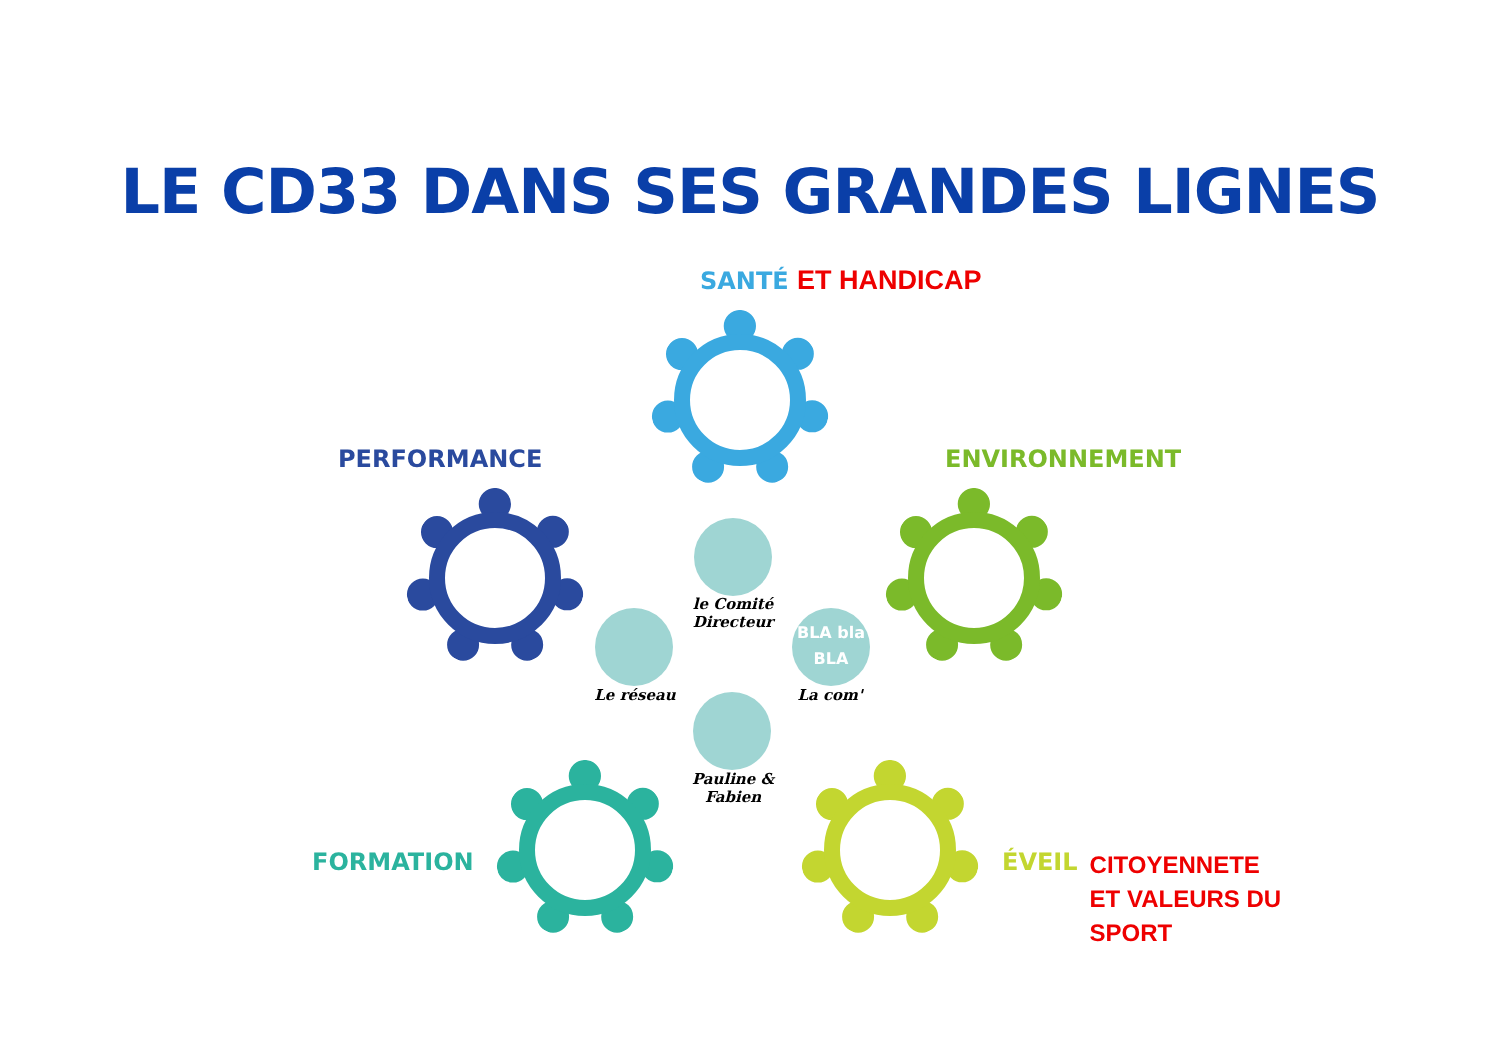LE CD33 DANS SES GRANDES LIGNES
SANTÉ ET HANDICAP
PERFORMANCE ENVIRONNEMENT
FORMATION
ÉVEIL CITOYENNETE
ET VALEURS DU
SPORT
le Comité
Directeur
Le réseau
BLA bla
BLA
La com'
Pauline &
Fabien